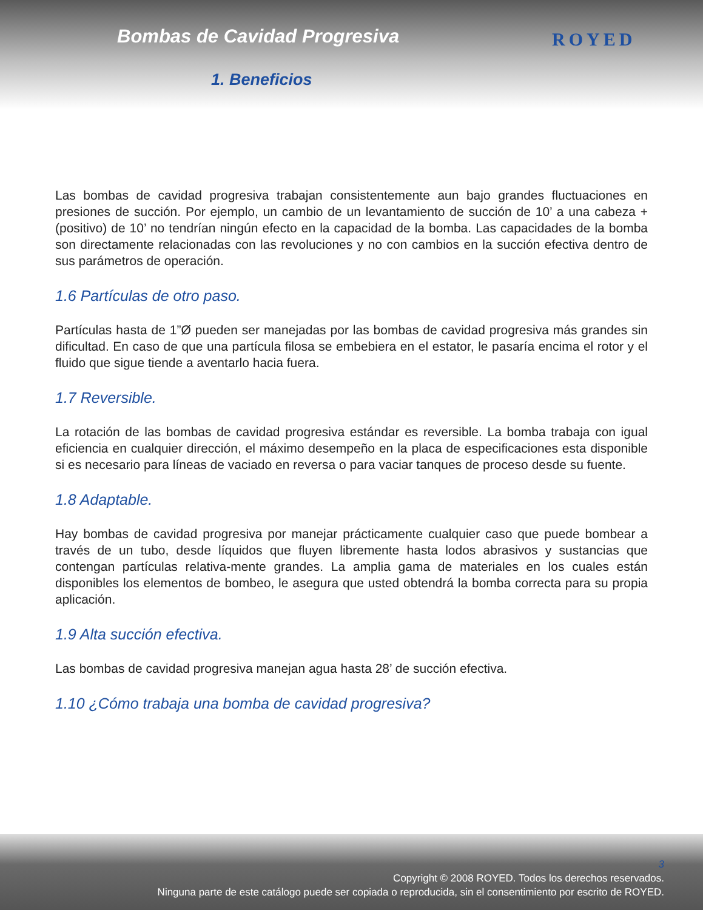Bombas de Cavidad Progresiva
1. Beneficios
ROYED
Las bombas de cavidad progresiva trabajan consistentemente aun bajo grandes fluctuaciones en presiones de succión. Por ejemplo, un cambio de un levantamiento de succión de 10’ a una cabeza + (positivo) de 10’ no tendrían ningún efecto en la capacidad de la bomba. Las capacidades de la bomba son directamente relacionadas con las revoluciones y no con cambios en la succión efectiva dentro de sus parámetros de operación.
1.6 Partículas de otro paso.
Partículas hasta de 1”Ø pueden ser manejadas por las bombas de cavidad progresiva más grandes sin dificultad. En caso de que una partícula filosa se embebiera en el estator, le pasaría encima el rotor y el fluido que sigue tiende a aventarlo hacia fuera.
1.7 Reversible.
La rotación de las bombas de cavidad progresiva estándar es reversible. La bomba trabaja con igual eficiencia en cualquier dirección, el máximo desempeño en la placa de especificaciones esta disponible si es necesario para líneas de vaciado en reversa o para vaciar tanques de proceso desde su fuente.
1.8 Adaptable.
Hay bombas de cavidad progresiva por manejar prácticamente cualquier caso que puede bombear a través de un tubo, desde líquidos que fluyen libremente hasta lodos abrasivos y sustancias que contengan partículas relativa-mente grandes. La amplia gama de materiales en los cuales están disponibles los elementos de bombeo, le asegura que usted obtendrá la bomba correcta para su propia aplicación.
1.9 Alta succión efectiva.
Las bombas de cavidad progresiva manejan agua hasta 28’ de succión efectiva.
1.10 ¿Cómo trabaja una bomba de cavidad progresiva?
3
Copyright © 2008 ROYED. Todos los derechos reservados.
Ninguna parte de este catálogo puede ser copiada o reproducida, sin el consentimiento por escrito de ROYED.